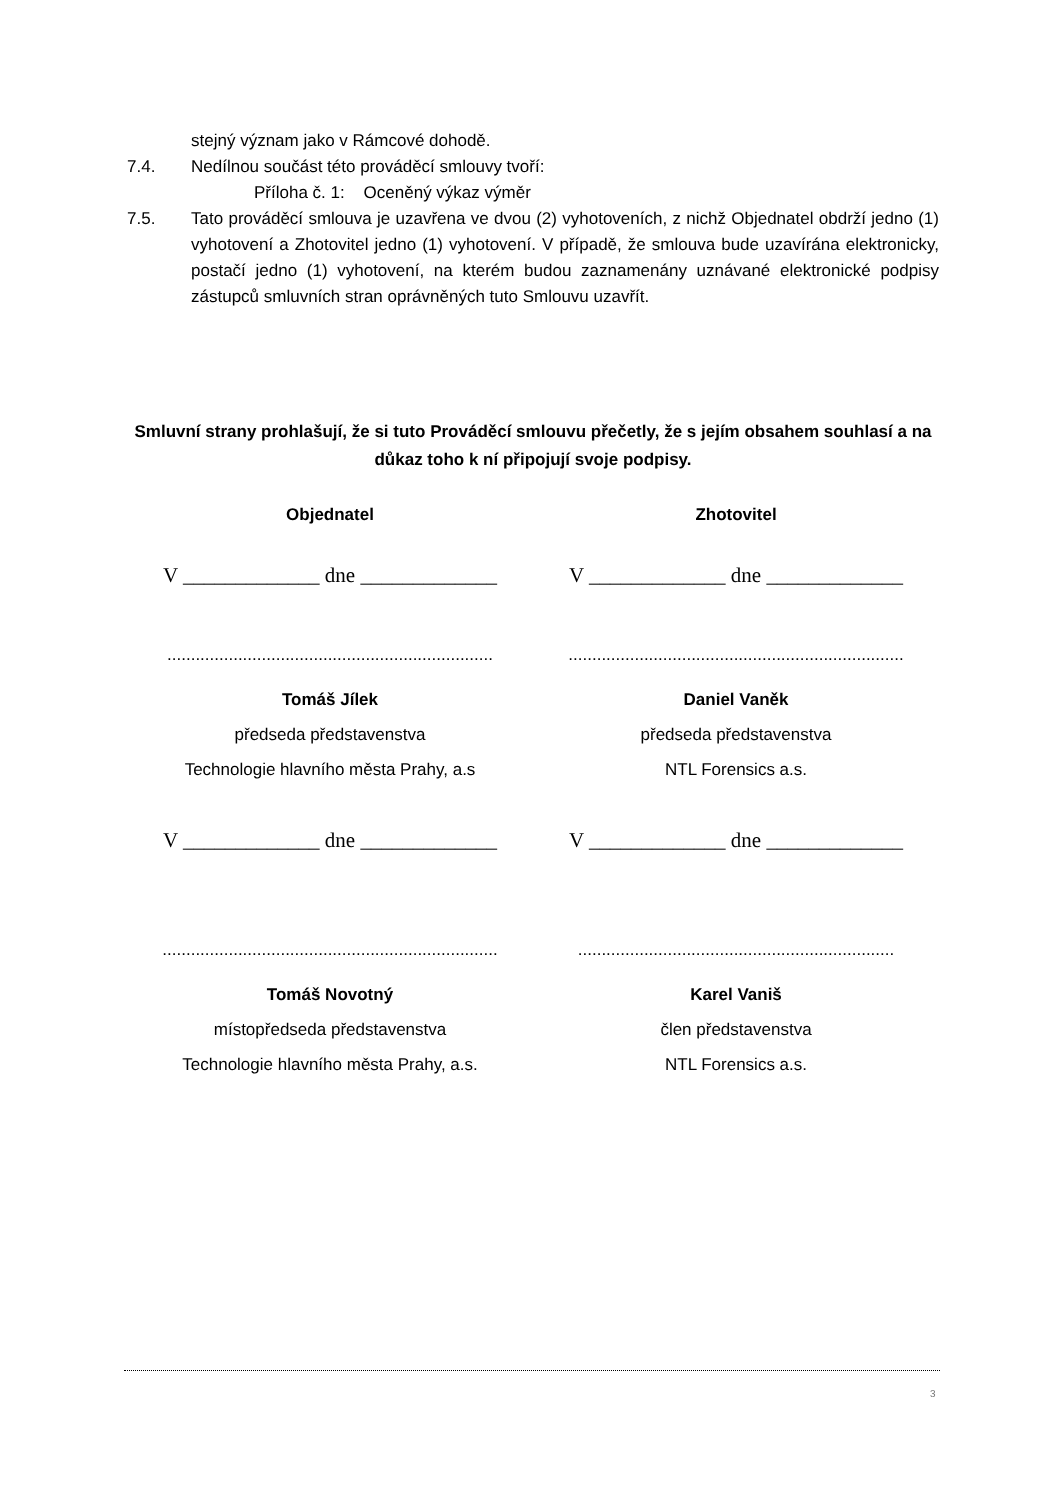stejný význam jako v Rámcové dohodě.
7.4. Nedílnou součást této prováděcí smlouvy tvoří:
Příloha č. 1: Oceněný výkaz výměr
7.5. Tato prováděcí smlouva je uzavřena ve dvou (2) vyhotoveních, z nichž Objednatel obdrží jedno (1) vyhotovení a Zhotovitel jedno (1) vyhotovení. V případě, že smlouva bude uzavírána elektronicky, postačí jedno (1) vyhotovení, na kterém budou zaznamenány uznávané elektronické podpisy zástupců smluvních stran oprávněných tuto Smlouvu uzavřít.
Smluvní strany prohlašují, že si tuto Prováděcí smlouvu přečetly, že s jejím obsahem souhlasí a na důkaz toho k ní připojují svoje podpisy.
Objednatel
V _____________ dne _____________
.....................................................................
Tomáš Jílek
předseda představenstva
Technologie hlavního města Prahy, a.s
V _____________ dne _____________
.......................................................................
Tomáš Novotný
místopředseda představenstva
Technologie hlavního města Prahy, a.s.
Zhotovitel
V _____________ dne _____________
.......................................................................
Daniel Vaněk
předseda představenstva
NTL Forensics a.s.
V _____________ dne _____________
...................................................................
Karel Vaniš
člen představenstva
NTL Forensics a.s.
3